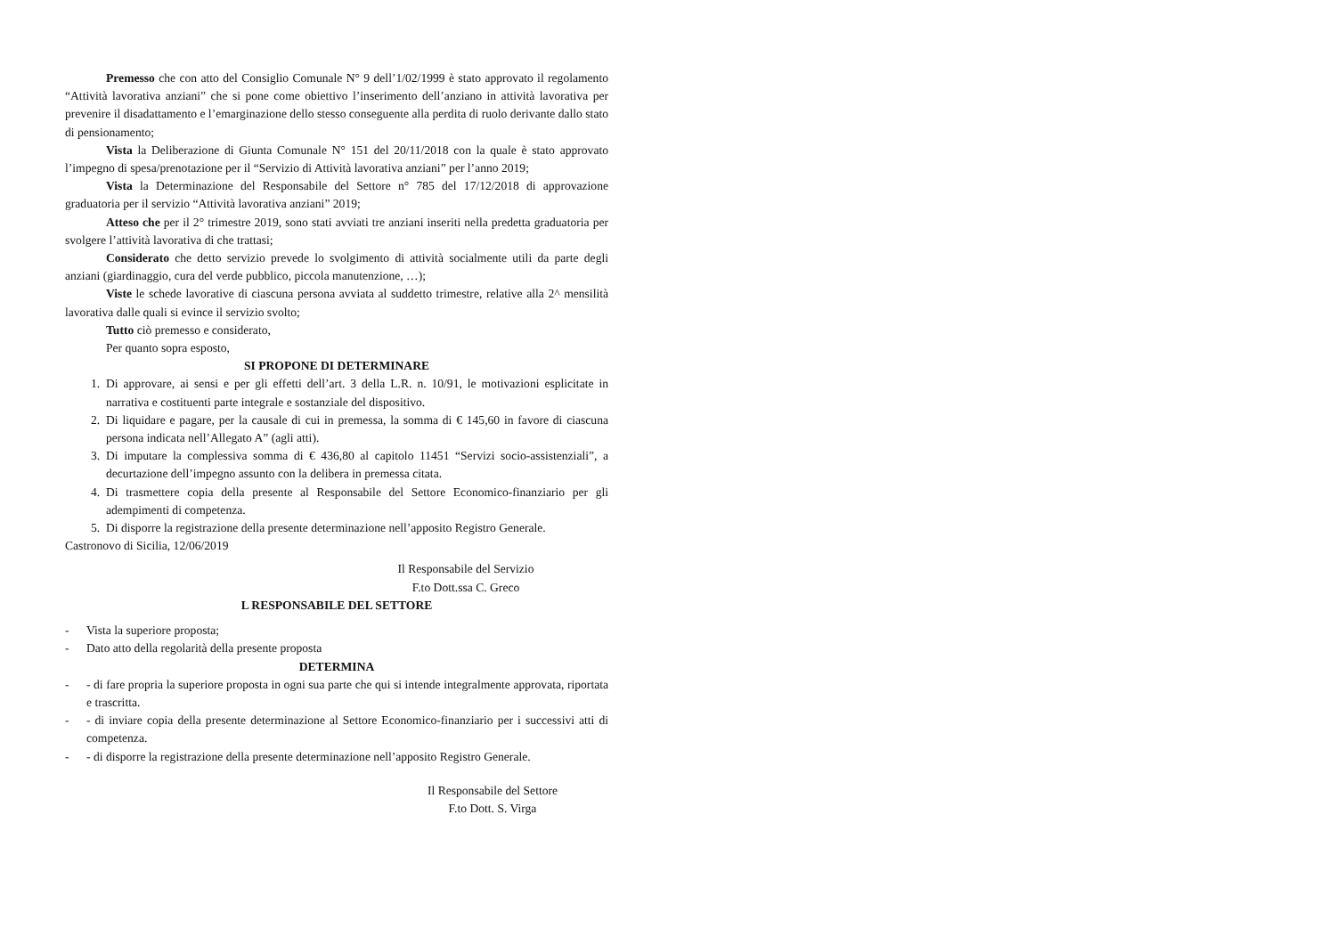Premesso che con atto del Consiglio Comunale N° 9 dell’1/02/1999 è stato approvato il regolamento “Attività lavorativa anziani” che si pone come obiettivo l’inserimento dell’anziano in attività lavorativa per prevenire il disadattamento e l’emarginazione dello stesso conseguente alla perdita di ruolo derivante dallo stato di pensionamento;
Vista la Deliberazione di Giunta Comunale N° 151 del 20/11/2018 con la quale è stato approvato l’impegno di spesa/prenotazione per il “Servizio di Attività lavorativa anziani” per l’anno 2019;
Vista la Determinazione del Responsabile del Settore n° 785 del 17/12/2018 di approvazione graduatoria per il servizio “Attività lavorativa anziani” 2019;
Atteso che per il 2° trimestre 2019, sono stati avviati tre anziani inseriti nella predetta graduatoria per svolgere l’attività lavorativa di che trattasi;
Considerato che detto servizio prevede lo svolgimento di attività socialmente utili da parte degli anziani (giardinaggio, cura del verde pubblico, piccola manutenzione, …);
Viste le schede lavorative di ciascuna persona avviata al suddetto trimestre, relative alla 2^ mensilità lavorativa dalle quali si evince il servizio svolto;
Tutto ciò premesso e considerato,
Per quanto sopra esposto,
SI PROPONE DI DETERMINARE
1. Di approvare, ai sensi e per gli effetti dell’art. 3 della L.R. n. 10/91, le motivazioni esplicitate in narrativa e costituenti parte integrale e sostanziale del dispositivo.
2. Di liquidare e pagare, per la causale di cui in premessa, la somma di € 145,60 in favore di ciascuna persona indicata nell’Allegato A” (agli atti).
3. Di imputare la complessiva somma di € 436,80 al capitolo 11451 “Servizi socio-assistenziali”, a decurtazione dell’impegno assunto con la delibera in premessa citata.
4. Di trasmettere copia della presente al Responsabile del Settore Economico-finanziario per gli adempimenti di competenza.
5. Di disporre la registrazione della presente determinazione nell’apposito Registro Generale.
Castronovo di Sicilia, 12/06/2019
Il Responsabile del Servizio
F.to Dott.ssa C. Greco
L RESPONSABILE DEL SETTORE
- Vista la superiore proposta;
- Dato atto della regolarità della presente proposta
DETERMINA
- - di fare propria la superiore proposta in ogni sua parte che qui si intende integralmente approvata, riportata e trascritta.
- - di inviare copia della presente determinazione al Settore Economico-finanziario per i successivi atti di competenza.
- - di disporre la registrazione della presente determinazione nell’apposito Registro Generale.
Il Responsabile del Settore
F.to Dott. S. Virga